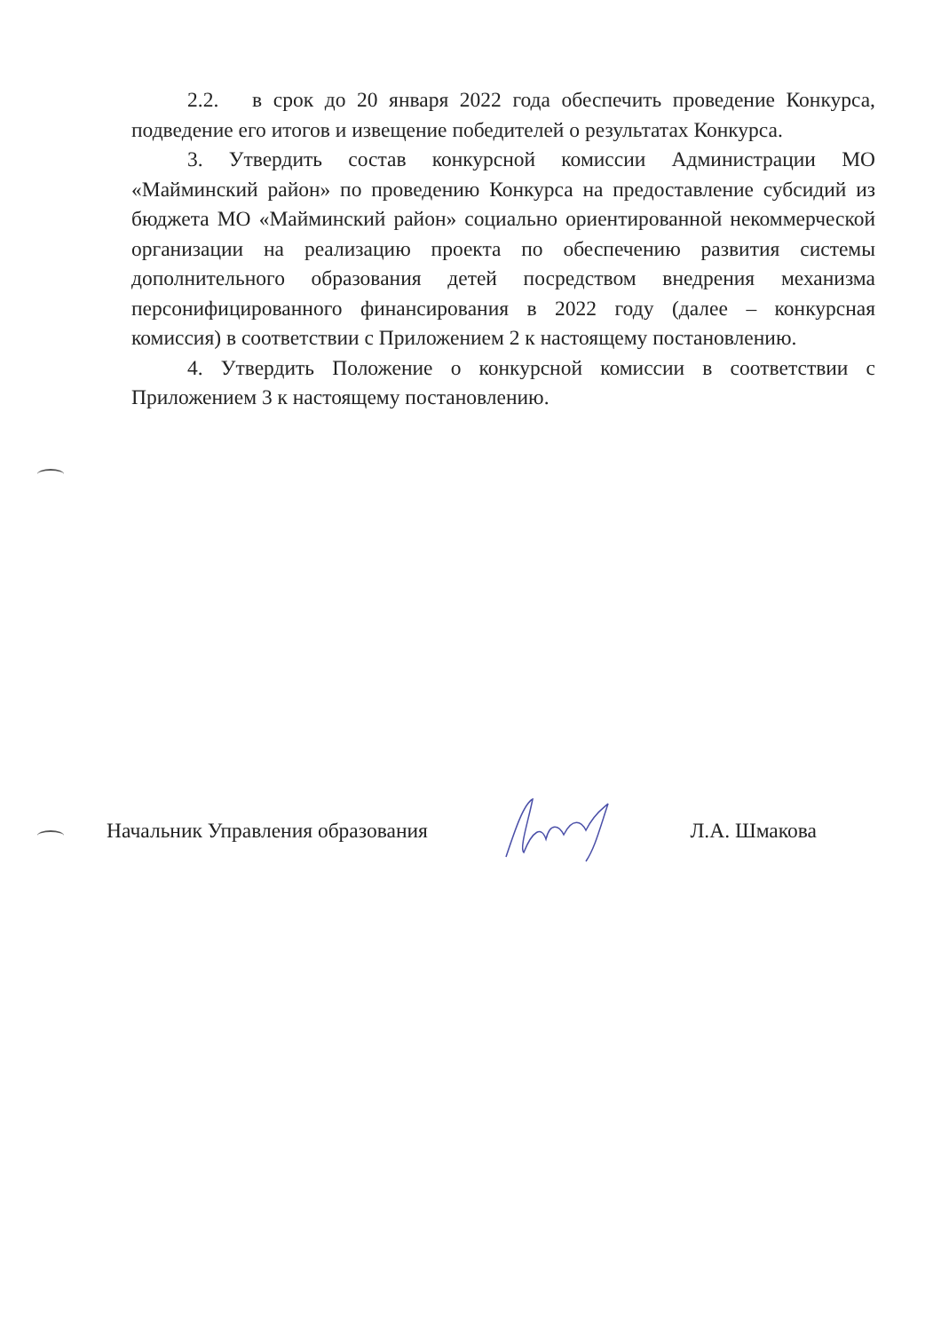2.2. в срок до 20 января 2022 года обеспечить проведение Конкурса, подведение его итогов и извещение победителей о результатах Конкурса.
3. Утвердить состав конкурсной комиссии Администрации МО «Майминский район» по проведению Конкурса на предоставление субсидий из бюджета МО «Майминский район» социально ориентированной некоммерческой организации на реализацию проекта по обеспечению развития системы дополнительного образования детей посредством внедрения механизма персонифицированного финансирования в 2022 году (далее – конкурсная комиссия) в соответствии с Приложением 2 к настоящему постановлению.
4. Утвердить Положение о конкурсной комиссии в соответствии с Приложением 3 к настоящему постановлению.
Начальник Управления образования Л.А. Шмакова